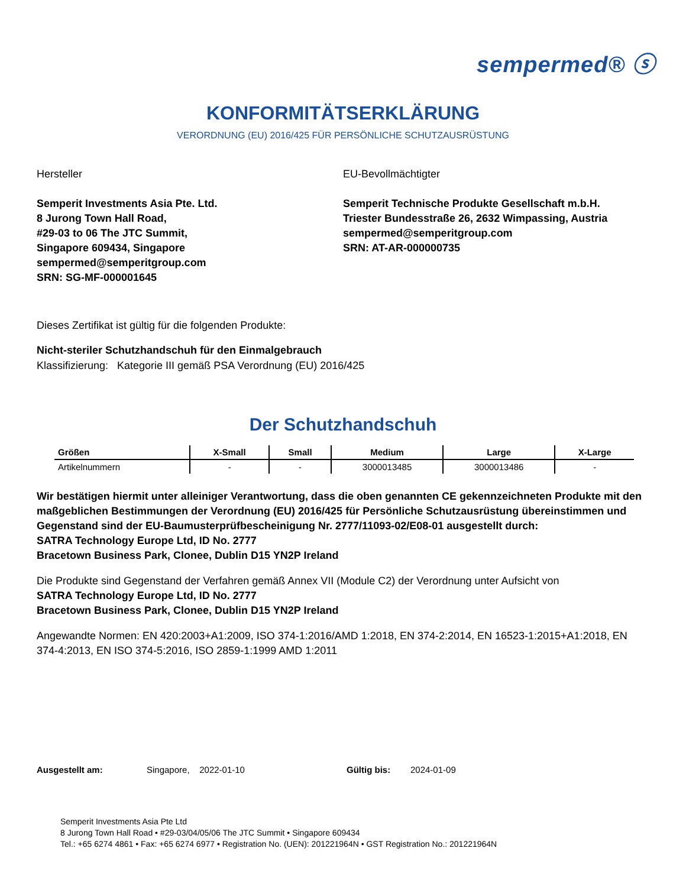sempermed® ⓢ
KONFORMITÄTSERKLÄRUNG
VERORDNUNG (EU) 2016/425 FÜR PERSÖNLICHE SCHUTZAUSRÜSTUNG
Hersteller
Semperit Investments Asia Pte. Ltd.
8 Jurong Town Hall Road,
#29-03 to 06 The JTC Summit,
Singapore 609434, Singapore
sempermed@semperitgroup.com
SRN: SG-MF-000001645
EU-Bevollmächtigter
Semperit Technische Produkte Gesellschaft m.b.H.
Triester Bundesstraße 26, 2632 Wimpassing, Austria
sempermed@semperitgroup.com
SRN: AT-AR-000000735
Dieses Zertifikat ist gültig für die folgenden Produkte:
Nicht-steriler Schutzhandschuh für den Einmalgebrauch
Klassifizierung: Kategorie III gemäß PSA Verordnung (EU) 2016/425
Der Schutzhandschuh
| Größen | X-Small | Small | Medium | Large | X-Large |
| --- | --- | --- | --- | --- | --- |
| Artikelnummern | - | - | 3000013485 | 3000013486 | - |
Wir bestätigen hiermit unter alleiniger Verantwortung, dass die oben genannten CE gekennzeichneten Produkte mit den maßgeblichen Bestimmungen der Verordnung (EU) 2016/425 für Persönliche Schutzausrüstung übereinstimmen und Gegenstand sind der EU-Baumusterprüfbescheinigung Nr. 2777/11093-02/E08-01 ausgestellt durch:
SATRA Technology Europe Ltd, ID No. 2777
Bracetown Business Park, Clonee, Dublin D15 YN2P Ireland
Die Produkte sind Gegenstand der Verfahren gemäß Annex VII (Module C2) der Verordnung unter Aufsicht von
SATRA Technology Europe Ltd, ID No. 2777
Bracetown Business Park, Clonee, Dublin D15 YN2P Ireland
Angewandte Normen: EN 420:2003+A1:2009, ISO 374-1:2016/AMD 1:2018, EN 374-2:2014, EN 16523-1:2015+A1:2018, EN 374-4:2013, EN ISO 374-5:2016, ISO 2859-1:1999 AMD 1:2011
Ausgestellt am: Singapore, 2022-01-10 Gültig bis: 2024-01-09
Semperit Investments Asia Pte Ltd
8 Jurong Town Hall Road • #29-03/04/05/06 The JTC Summit • Singapore 609434
Tel.: +65 6274 4861 • Fax: +65 6274 6977 • Registration No. (UEN): 201221964N • GST Registration No.: 201221964N